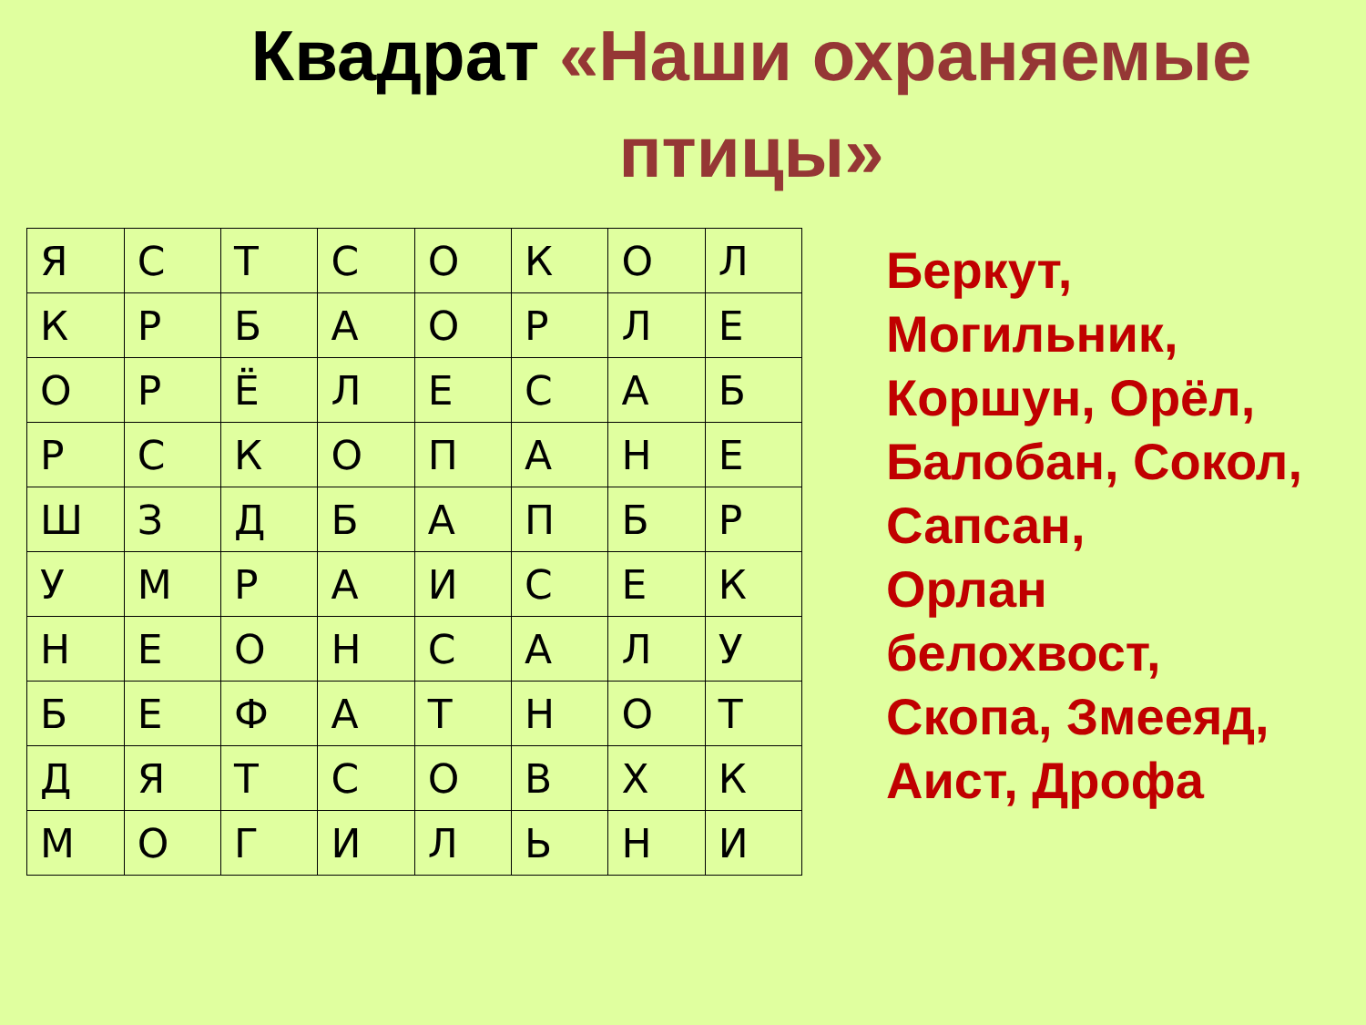Квадрат «Наши охраняемые
птицы»
| Я | С | Т | С | О | К | О | Л |
| К | Р | Б | А | О | Р | Л | Е |
| О | Р | Ё | Л | Е | С | А | Б |
| Р | С | К | О | П | А | Н | Е |
| Ш | З | Д | Б | А | П | Б | Р |
| У | М | Р | А | И | С | Е | К |
| Н | Е | О | Н | С | А | Л | У |
| Б | Е | Ф | А | Т | Н | О | Т |
| Д | Я | Т | С | О | В | Х | К |
| М | О | Г | И | Л | Ь | Н | И |
Беркут,
Могильник,
Коршун, Орёл,
Балобан, Сокол,
Сапсан,
Орлан
белохвост,
Скопа, Змееяд,
Аист, Дрофа